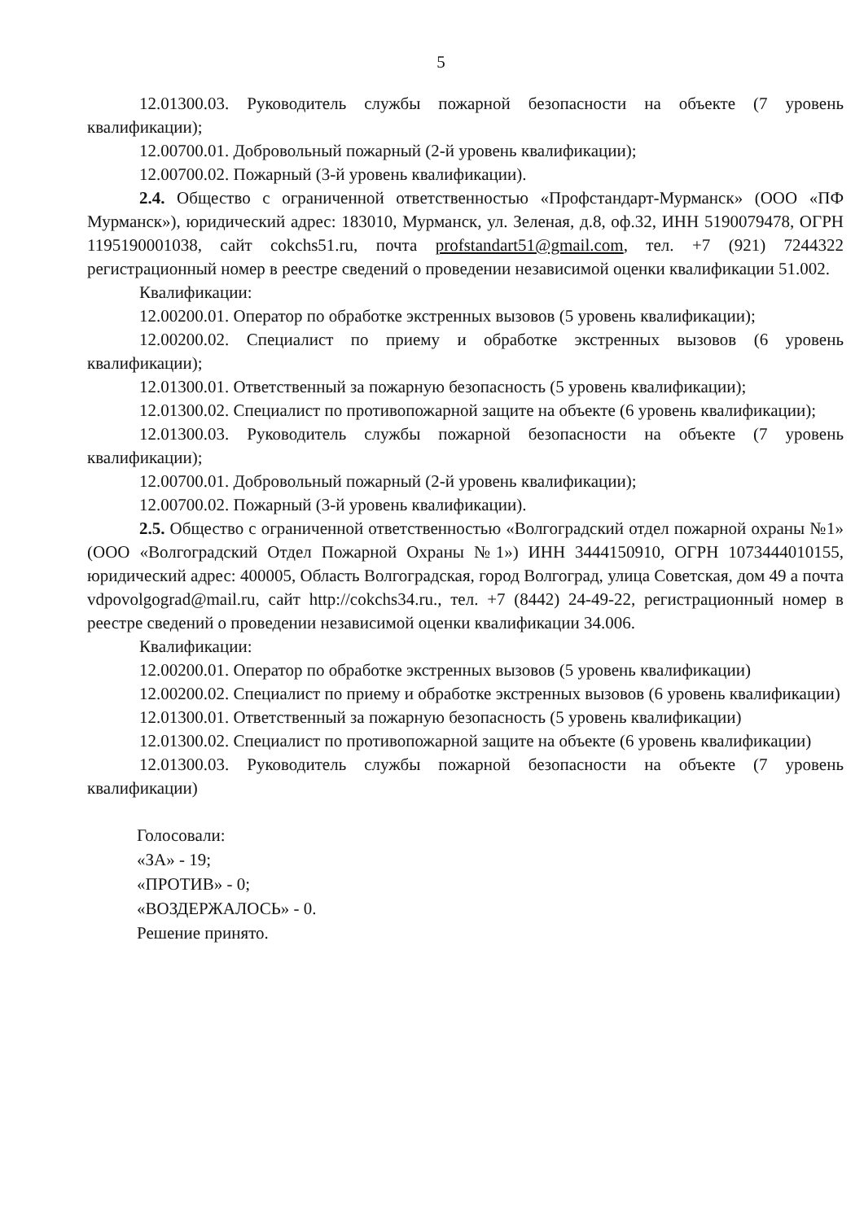5
12.01300.03. Руководитель службы пожарной безопасности на объекте (7 уровень квалификации);
12.00700.01. Добровольный пожарный (2-й уровень квалификации);
12.00700.02. Пожарный (3-й уровень квалификации).
2.4. Общество с ограниченной ответственностью «Профстандарт-Мурманск» (ООО «ПФ Мурманск»), юридический адрес: 183010, Мурманск, ул. Зеленая, д.8, оф.32, ИНН 5190079478, ОГРН 1195190001038, сайт cokchs51.ru, почта profstandart51@gmail.com, тел. +7 (921) 7244322 регистрационный номер в реестре сведений о проведении независимой оценки квалификации 51.002.
Квалификации:
12.00200.01. Оператор по обработке экстренных вызовов (5 уровень квалификации);
12.00200.02. Специалист по приему и обработке экстренных вызовов (6 уровень квалификации);
12.01300.01. Ответственный за пожарную безопасность (5 уровень квалификации);
12.01300.02. Специалист по противопожарной защите на объекте (6 уровень квалификации);
12.01300.03. Руководитель службы пожарной безопасности на объекте (7 уровень квалификации);
12.00700.01. Добровольный пожарный (2-й уровень квалификации);
12.00700.02. Пожарный (3-й уровень квалификации).
2.5. Общество с ограниченной ответственностью «Волгоградский отдел пожарной охраны №1» (ООО «Волгоградский Отдел Пожарной Охраны №1») ИНН 3444150910, ОГРН 1073444010155, юридический адрес: 400005, Область Волгоградская, город Волгоград, улица Советская, дом 49 а почта vdpovolgograd@mail.ru, сайт http://cokchs34.ru., тел. +7 (8442) 24-49-22, регистрационный номер в реестре сведений о проведении независимой оценки квалификации 34.006.
Квалификации:
12.00200.01. Оператор по обработке экстренных вызовов (5 уровень квалификации)
12.00200.02. Специалист по приему и обработке экстренных вызовов (6 уровень квалификации)
12.01300.01. Ответственный за пожарную безопасность (5 уровень квалификации)
12.01300.02. Специалист по противопожарной защите на объекте (6 уровень квалификации)
12.01300.03. Руководитель службы пожарной безопасности на объекте (7 уровень квалификации)
Голосовали:
«ЗА» - 19;
«ПРОТИВ» - 0;
«ВОЗДЕРЖАЛОСЬ» - 0.
Решение принято.